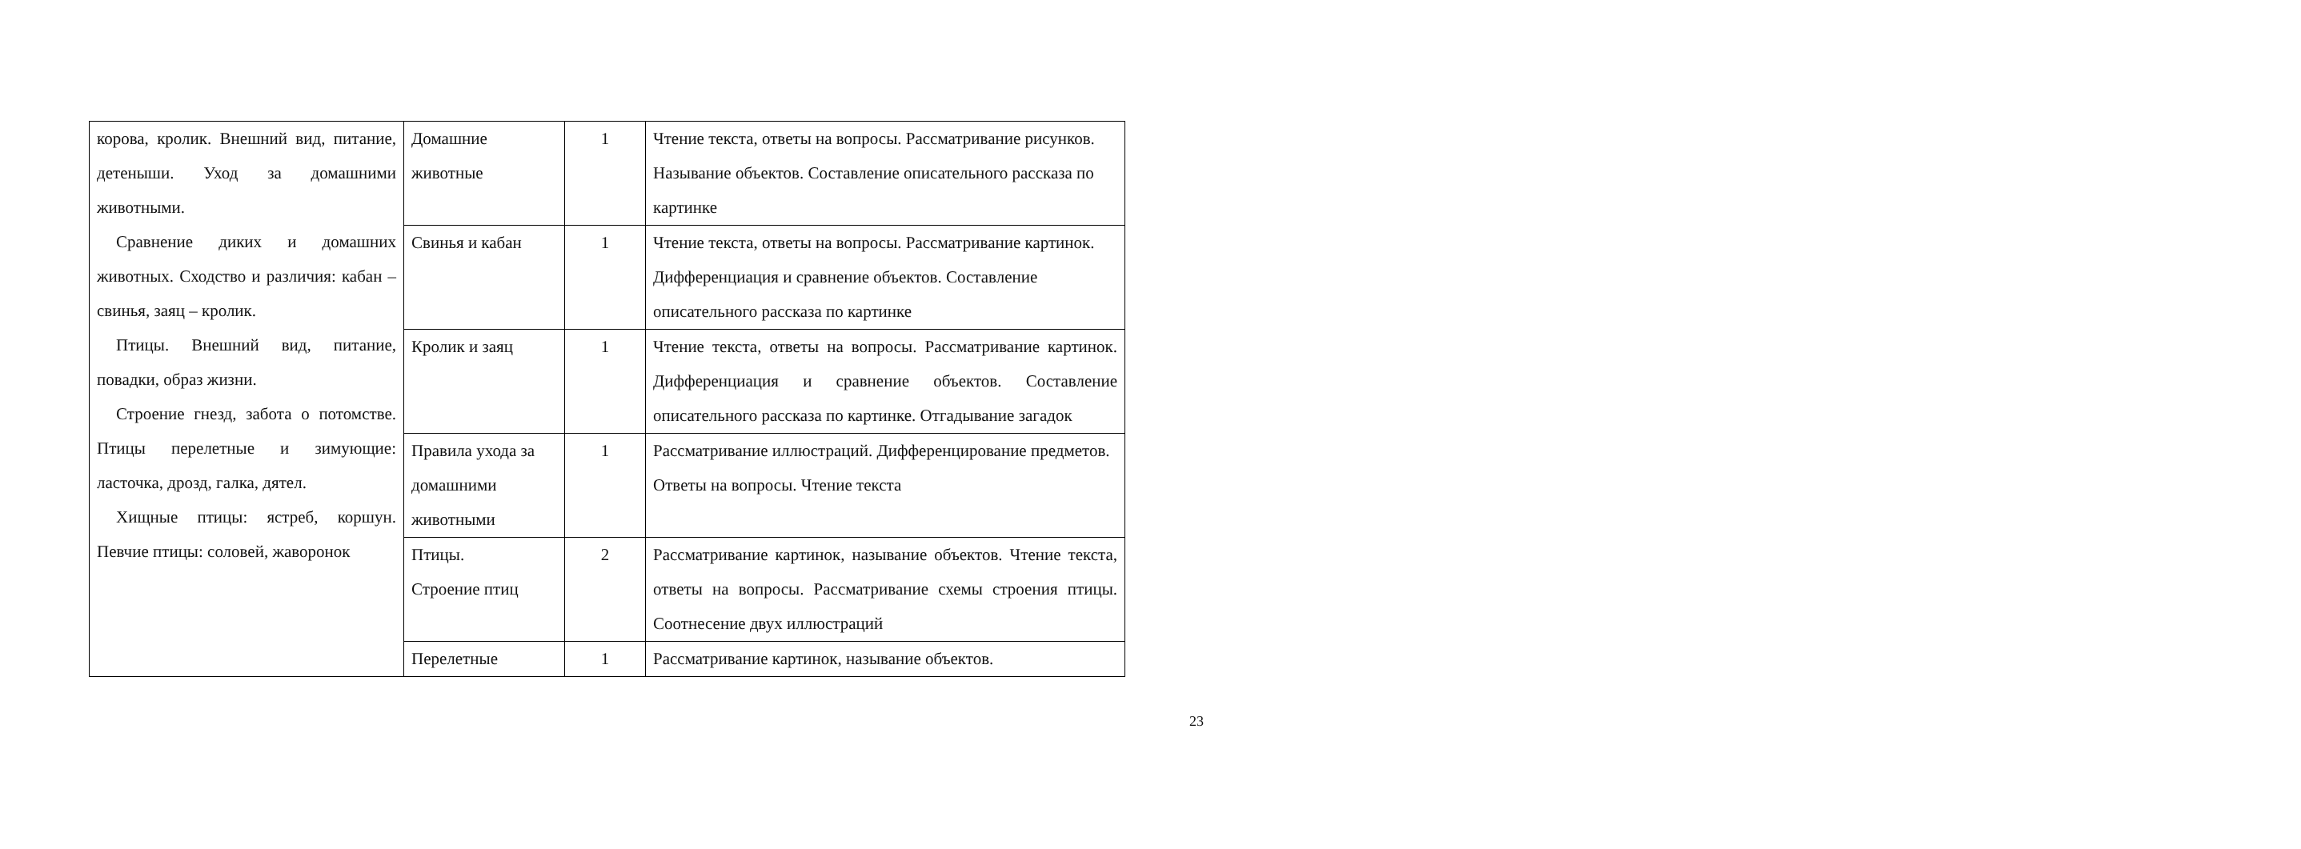| корова, кролик. Внешний вид, питание, детеныши. Уход за домашними животными. Сравнение диких и домашних животных. Сходство и различия: кабан – свинья, заяц – кролик. Птицы. Внешний вид, питание, повадки, образ жизни. Строение гнезд, забота о потомстве. Птицы перелетные и зимующие: ласточка, дрозд, галка, дятел. Хищные птицы: ястреб, коршун. Певчие птицы: соловей, жаворонок | Домашние животные | 1 | Чтение текста, ответы на вопросы. Рассматривание рисунков. Называние объектов. Составление описательного рассказа по картинке |
| | Свинья и кабан | 1 | Чтение текста, ответы на вопросы. Рассматривание картинок. Дифференциация и сравнение объектов. Составление описательного рассказа по картинке |
| | Кролик и заяц | 1 | Чтение текста, ответы на вопросы. Рассматривание картинок. Дифференциация и сравнение объектов. Составление описательного рассказа по картинке. Отгадывание загадок |
| | Правила ухода за домашними животными | 1 | Рассматривание иллюстраций. Дифференцирование предметов. Ответы на вопросы. Чтение текста |
| | Птицы. Строение птиц | 2 | Рассматривание картинок, называние объектов. Чтение текста, ответы на вопросы. Рассматривание схемы строения птицы. Соотнесение двух иллюстраций |
| | Перелетные | 1 | Рассматривание картинок, называние объектов. |
23